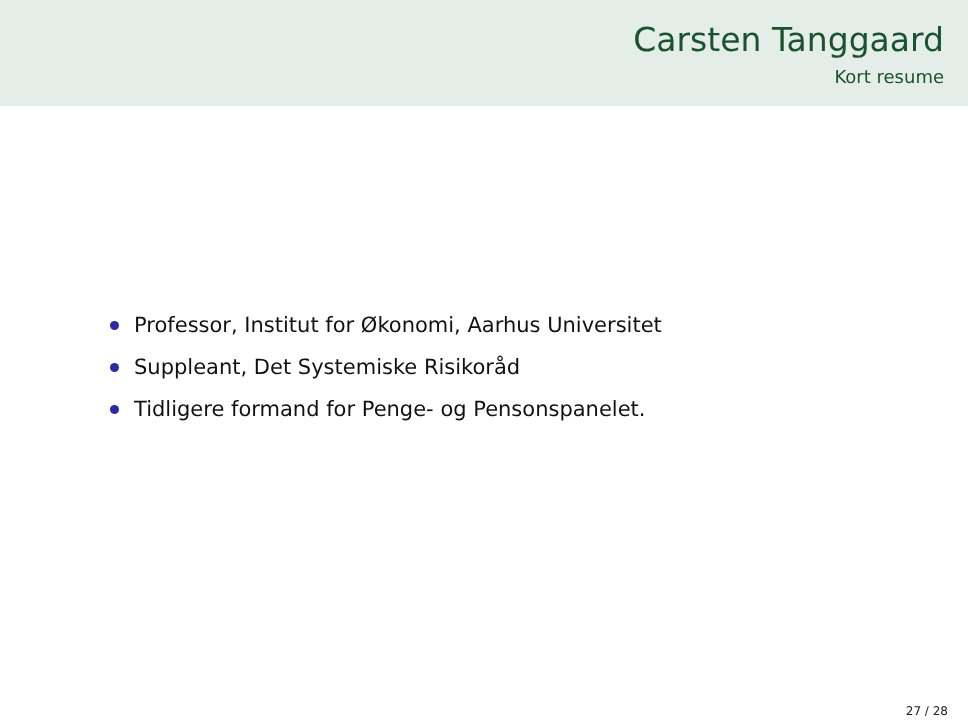Carsten Tanggaard
Kort resume
Professor, Institut for Økonomi, Aarhus Universitet
Suppleant, Det Systemiske Risikoråd
Tidligere formand for Penge- og Pensonspanelet.
27 / 28